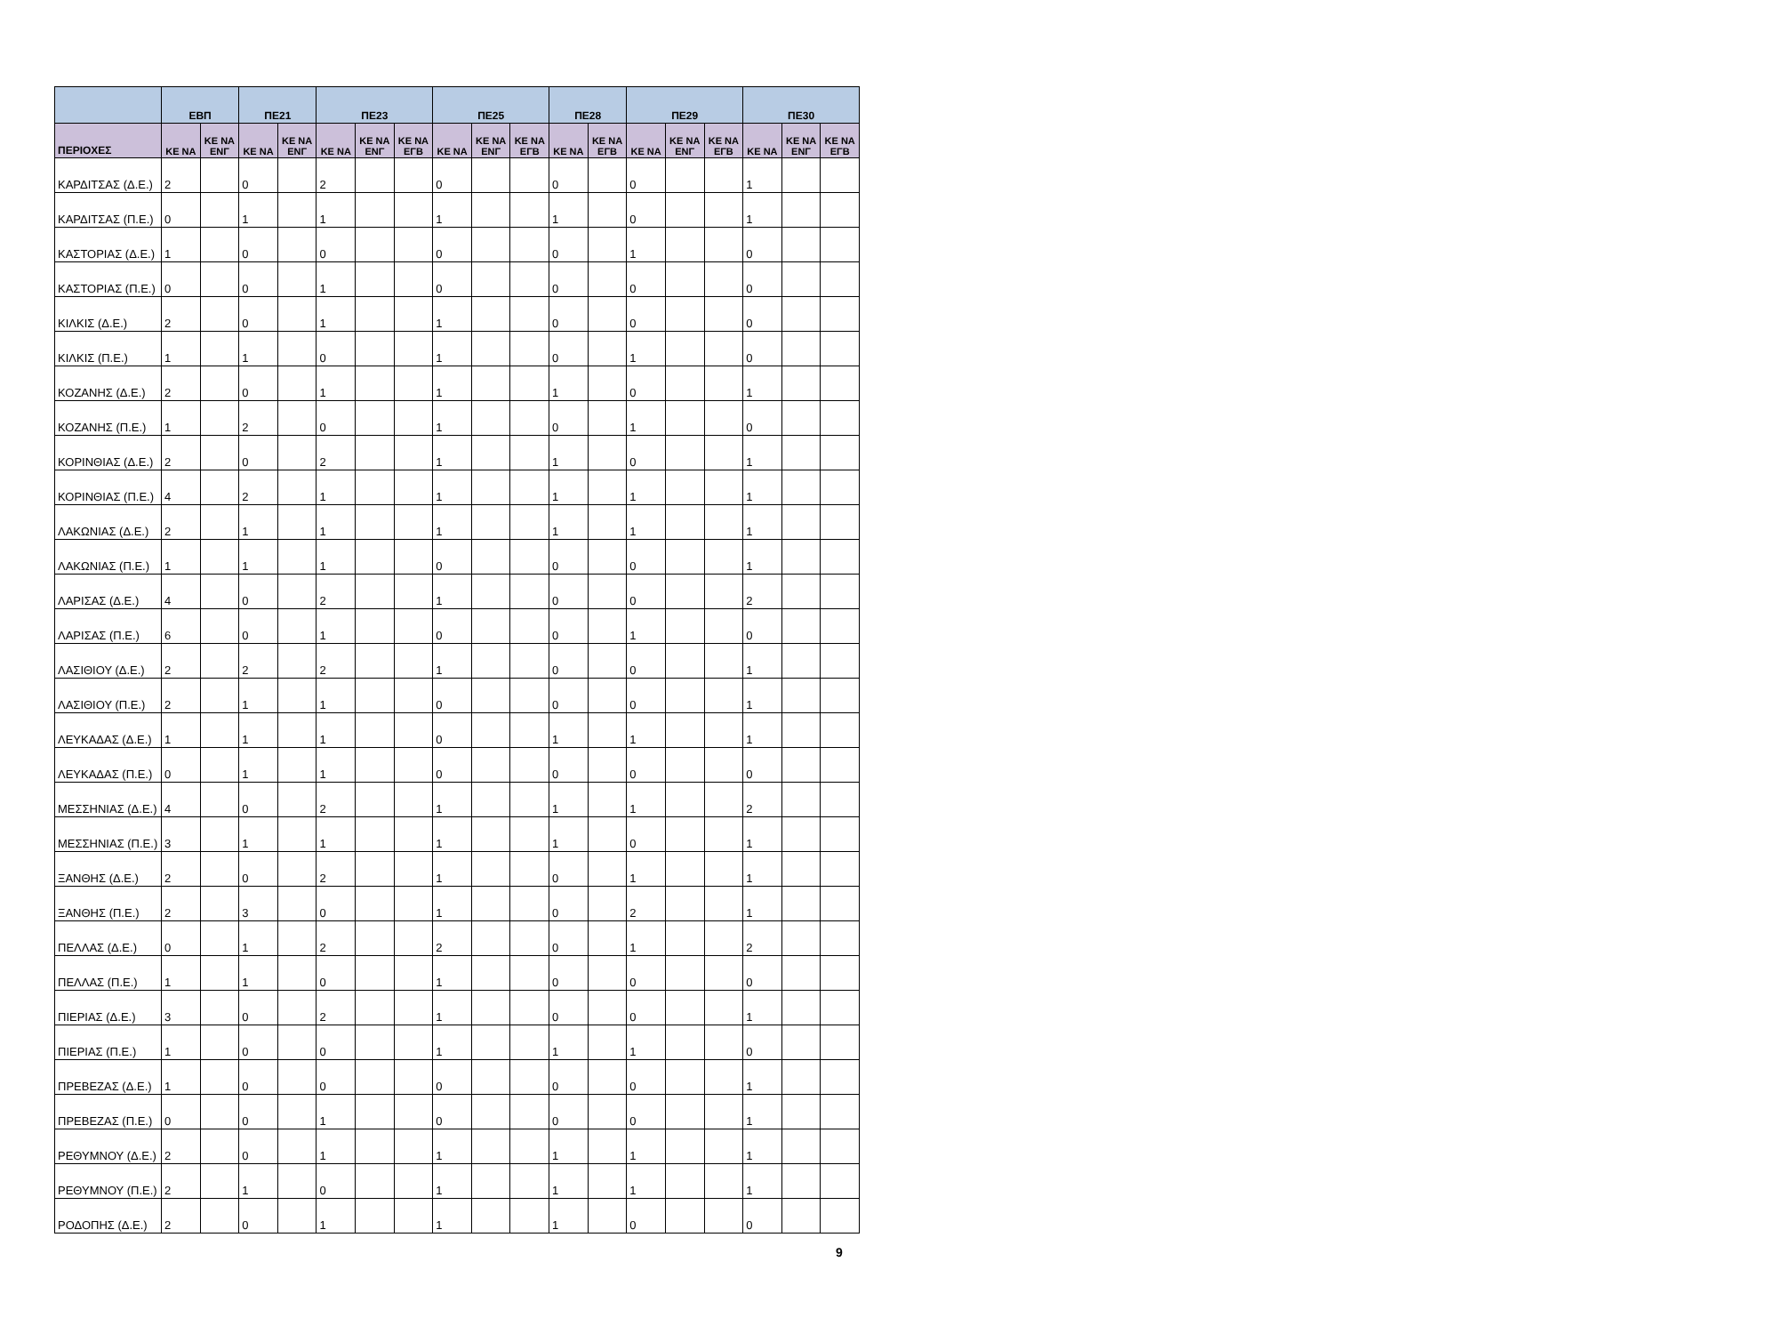| | ΕΒΠ | | ΠΕ21 | | ΠΕ23 | | | ΠΕ25 | | | ΠΕ28 | | ΠΕ29 | | | ΠΕ30 | | |
| --- | --- | --- | --- | --- | --- | --- | --- | --- | --- | --- | --- | --- | --- | --- | --- | --- | --- | --- |
| ΠΕΡΙΟΧΕΣ | ΚΕ ΝΑ | ΚΕ ΝΑ ΕΝΓ | ΚΕ ΝΑ | ΚΕ ΝΑ ΕΝΓ | ΚΕ ΝΑ | ΚΕ ΝΑ ΕΝΓ | ΚΕ ΝΑ ΕΓΒ | ΚΕ ΝΑ | ΚΕ ΝΑ ΕΝΓ | ΚΕ ΝΑ ΕΓΒ | ΚΕ ΝΑ | ΚΕ ΝΑ ΕΓΒ | ΚΕ ΝΑ | ΚΕ ΝΑ ΕΝΓ | ΚΕ ΝΑ ΕΓΒ | ΚΕ ΝΑ | ΚΕ ΝΑ ΕΝΓ | ΚΕ ΝΑ ΕΓΒ |
| ΚΑΡΔΙΤΣΑΣ (Δ.Ε.) | 2 | | 0 | | 2 | | | 0 | | | 0 | | 0 | | | 1 | | |
| ΚΑΡΔΙΤΣΑΣ (Π.Ε.) | 0 | | 1 | | 1 | | | 1 | | | 1 | | 0 | | | 1 | | |
| ΚΑΣΤΟΡΙΑΣ (Δ.Ε.) | 1 | | 0 | | 0 | | | 0 | | | 0 | | 1 | | | 0 | | |
| ΚΑΣΤΟΡΙΑΣ (Π.Ε.) | 0 | | 0 | | 1 | | | 0 | | | 0 | | 0 | | | 0 | | |
| ΚΙΛΚΙΣ (Δ.Ε.) | 2 | | 0 | | 1 | | | 1 | | | 0 | | 0 | | | 0 | | |
| ΚΙΛΚΙΣ (Π.Ε.) | 1 | | 1 | | 0 | | | 1 | | | 0 | | 1 | | | 0 | | |
| ΚΟΖΑΝΗΣ (Δ.Ε.) | 2 | | 0 | | 1 | | | 1 | | | 1 | | 0 | | | 1 | | |
| ΚΟΖΑΝΗΣ (Π.Ε.) | 1 | | 2 | | 0 | | | 1 | | | 0 | | 1 | | | 0 | | |
| ΚΟΡΙΝΘΙΑΣ (Δ.Ε.) | 2 | | 0 | | 2 | | | 1 | | | 1 | | 0 | | | 1 | | |
| ΚΟΡΙΝΘΙΑΣ (Π.Ε.) | 4 | | 2 | | 1 | | | 1 | | | 1 | | 1 | | | 1 | | |
| ΛΑΚΩΝΙΑΣ (Δ.Ε.) | 2 | | 1 | | 1 | | | 1 | | | 1 | | 1 | | | 1 | | |
| ΛΑΚΩΝΙΑΣ (Π.Ε.) | 1 | | 1 | | 1 | | | 0 | | | 0 | | 0 | | | 1 | | |
| ΛΑΡΙΣΑΣ (Δ.Ε.) | 4 | | 0 | | 2 | | | 1 | | | 0 | | 0 | | | 2 | | |
| ΛΑΡΙΣΑΣ (Π.Ε.) | 6 | | 0 | | 1 | | | 0 | | | 0 | | 1 | | | 0 | | |
| ΛΑΣΙΘΙΟΥ (Δ.Ε.) | 2 | | 2 | | 2 | | | 1 | | | 0 | | 0 | | | 1 | | |
| ΛΑΣΙΘΙΟΥ (Π.Ε.) | 2 | | 1 | | 1 | | | 0 | | | 0 | | 0 | | | 1 | | |
| ΛΕΥΚΑΔΑΣ (Δ.Ε.) | 1 | | 1 | | 1 | | | 0 | | | 1 | | 1 | | | 1 | | |
| ΛΕΥΚΑΔΑΣ (Π.Ε.) | 0 | | 1 | | 1 | | | 0 | | | 0 | | 0 | | | 0 | | |
| ΜΕΣΣΗΝΙΑΣ (Δ.Ε.) | 4 | | 0 | | 2 | | | 1 | | | 1 | | 1 | | | 2 | | |
| ΜΕΣΣΗΝΙΑΣ (Π.Ε.) | 3 | | 1 | | 1 | | | 1 | | | 1 | | 0 | | | 1 | | |
| ΞΑΝΘΗΣ (Δ.Ε.) | 2 | | 0 | | 2 | | | 1 | | | 0 | | 1 | | | 1 | | |
| ΞΑΝΘΗΣ (Π.Ε.) | 2 | | 3 | | 0 | | | 1 | | | 0 | | 2 | | | 1 | | |
| ΠΕΛΛΑΣ (Δ.Ε.) | 0 | | 1 | | 2 | | | 2 | | | 0 | | 1 | | | 2 | | |
| ΠΕΛΛΑΣ (Π.Ε.) | 1 | | 1 | | 0 | | | 1 | | | 0 | | 0 | | | 0 | | |
| ΠΙΕΡΙΑΣ (Δ.Ε.) | 3 | | 0 | | 2 | | | 1 | | | 0 | | 0 | | | 1 | | |
| ΠΙΕΡΙΑΣ (Π.Ε.) | 1 | | 0 | | 0 | | | 1 | | | 1 | | 1 | | | 0 | | |
| ΠΡΕΒΕΖΑΣ (Δ.Ε.) | 1 | | 0 | | 0 | | | 0 | | | 0 | | 0 | | | 1 | | |
| ΠΡΕΒΕΖΑΣ (Π.Ε.) | 0 | | 0 | | 1 | | | 0 | | | 0 | | 0 | | | 1 | | |
| ΡΕΘΥΜΝΟΥ (Δ.Ε.) | 2 | | 0 | | 1 | | | 1 | | | 1 | | 1 | | | 1 | | |
| ΡΕΘΥΜΝΟΥ (Π.Ε.) | 2 | | 1 | | 0 | | | 1 | | | 1 | | 1 | | | 1 | | |
| ΡΟΔΟΠΗΣ (Δ.Ε.) | 2 | | 0 | | 1 | | | 1 | | | 1 | | 0 | | | 0 | | |
9